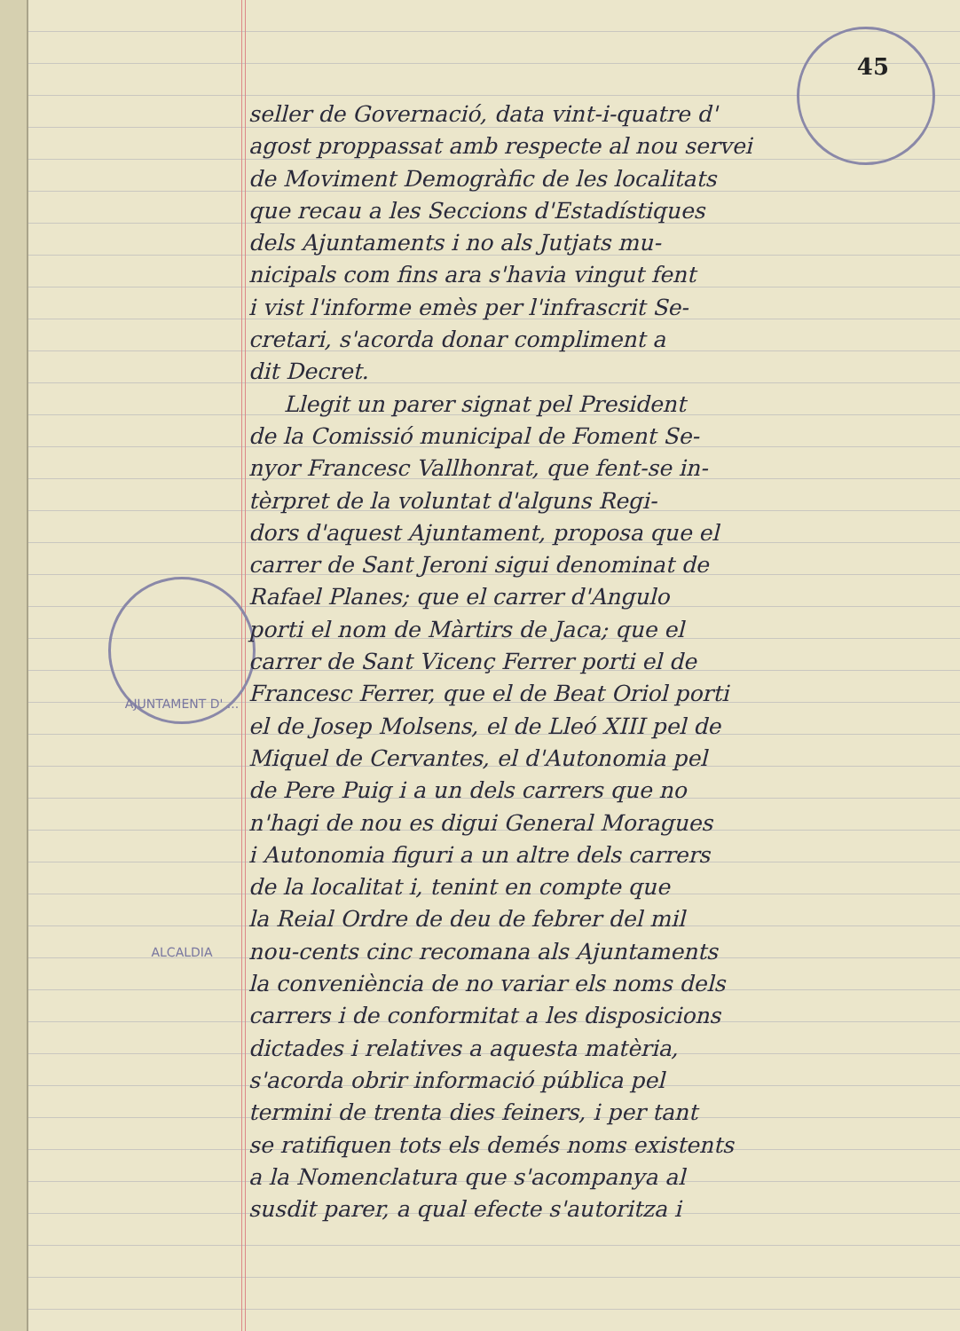AJUNTAMENT D' ... ALCALDIA
45
seller de Governació, data vint-i-quatre d'
agost proppassat amb respecte al nou servei
de Moviment Demogràfic de les localitats
que recau a les Seccions d'Estadístiques
dels Ajuntaments i no als Jutjats mu-
nicipals com fins ara s'havia vingut fent
i vist l'informe emès per l'infrascrit Se-
cretari, s'acorda donar compliment a
dit Decret.
Llegit un parer signat pel President
de la Comissió municipal de Foment Se-
nyor Francesc Vallhonrat, que fent-se in-
tèrpret de la voluntat d'alguns Regi-
dors d'aquest Ajuntament, proposa que el
carrer de Sant Jeroni sigui denominat de
Rafael Planes; que el carrer d'Angulo
porti el nom de Màrtirs de Jaca; que el
carrer de Sant Vicenç Ferrer porti el de
Francesc Ferrer, que el de Beat Oriol porti
el de Josep Molsens, el de Lleó XIII pel de
Miquel de Cervantes, el d'Autonomia pel
de Pere Puig i a un dels carrers que no
n'hagi de nou es digui General Moragues
i Autonomia figuri a un altre dels carrers
de la localitat i, tenint en compte que
la Reial Ordre de deu de febrer del mil
nou-cents cinc recomana als Ajuntaments
la conveniència de no variar els noms dels
carrers i de conformitat a les disposicions
dictades i relatives a aquesta matèria,
s'acorda obrir informació pública pel
termini de trenta dies feiners, i per tant
se ratifiquen tots els demés noms existents
a la Nomenclatura que s'acompanya al
susdit parer, a qual efecte s'autoritza i